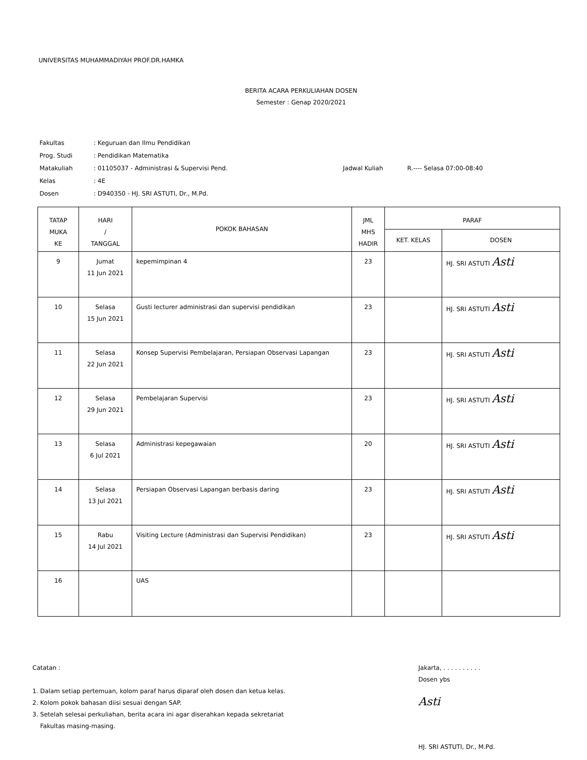UNIVERSITAS MUHAMMADIYAH PROF.DR.HAMKA
BERITA ACARA PERKULIAHAN DOSEN
Semester : Genap 2020/2021
| Fakultas | : Keguruan dan Ilmu Pendidikan | | |
| Prog. Studi | : Pendidikan Matematika | | |
| Matakuliah | : 01105037 - Administrasi & Supervisi Pend. | Jadwal Kuliah | R.---- Selasa 07:00-08:40 |
| Kelas | : 4E | | |
| Dosen | : D940350 - HJ. SRI ASTUTI, Dr., M.Pd. | | |
| TATAP MUKA KE | HARI / TANGGAL | POKOK BAHASAN | JML MHS HADIR | PARAF | |
| --- | --- | --- | --- | --- | --- |
| | | | | KET. KELAS | DOSEN |
| 9 | Jumat 11 Jun 2021 | kepemimpinan 4 | 23 | | HJ. SRI ASTUTI Asti |
| 10 | Selasa 15 Jun 2021 | Gusti lecturer administrasi dan supervisi pendidikan | 23 | | HJ. SRI ASTUTI Asti |
| 11 | Selasa 22 Jun 2021 | Konsep Supervisi Pembelajaran, Persiapan Observasi Lapangan | 23 | | HJ. SRI ASTUTI Asti |
| 12 | Selasa 29 Jun 2021 | Pembelajaran Supervisi | 23 | | HJ. SRI ASTUTI Asti |
| 13 | Selasa 6 Jul 2021 | Administrasi kepegawaian | 20 | | HJ. SRI ASTUTI Asti |
| 14 | Selasa 13 Jul 2021 | Persiapan Observasi Lapangan berbasis daring | 23 | | HJ. SRI ASTUTI Asti |
| 15 | Rabu 14 Jul 2021 | Visiting Lecture (Administrasi dan Supervisi Pendidikan) | 23 | | HJ. SRI ASTUTI Asti |
| 16 | | UAS | | | |
Catatan :
1. Dalam setiap pertemuan, kolom paraf harus diparaf oleh dosen dan ketua kelas.
2. Kolom pokok bahasan diisi sesuai dengan SAP.
3. Setelah selesai perkuliahan, berita acara ini agar diserahkan kepada sekretariat
Fakultas masing-masing.
Jakarta, . . . . . . . . . .
Dosen ybs
Asti
HJ. SRI ASTUTI, Dr., M.Pd.